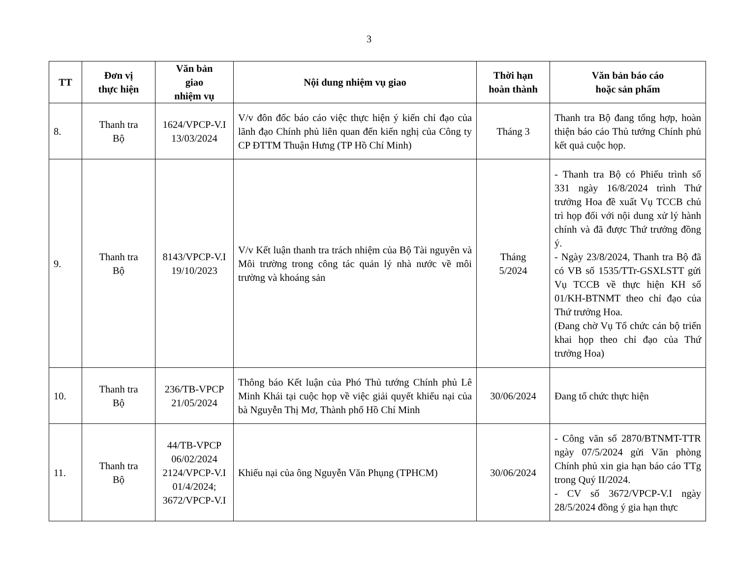3
| TT | Đơn vị thực hiện | Văn bản giao nhiệm vụ | Nội dung nhiệm vụ giao | Thời hạn hoàn thành | Văn bản báo cáo hoặc sản phẩm |
| --- | --- | --- | --- | --- | --- |
| 8. | Thanh tra Bộ | 1624/VPCP-V.I 13/03/2024 | V/v đôn đốc báo cáo việc thực hiện ý kiến chỉ đạo của lãnh đạo Chính phủ liên quan đến kiến nghị của Công ty CP ĐTTM Thuận Hưng (TP Hồ Chí Minh) | Tháng 3 | Thanh tra Bộ đang tổng hợp, hoàn thiện báo cáo Thủ tướng Chính phủ kết quả cuộc họp. |
| 9. | Thanh tra Bộ | 8143/VPCP-V.I 19/10/2023 | V/v Kết luận thanh tra trách nhiệm của Bộ Tài nguyên và Môi trường trong công tác quản lý nhà nước về môi trường và khoáng sản | Tháng 5/2024 | - Thanh tra Bộ có Phiếu trình số 331 ngày 16/8/2024 trình Thứ trưởng Hoa đề xuất Vụ TCCB chủ trì họp đối với nội dung xử lý hành chính và đã được Thứ trưởng đồng ý. - Ngày 23/8/2024, Thanh tra Bộ đã có VB số 1535/TTr-GSXLSTT gửi Vụ TCCB về thực hiện KH số 01/KH-BTNMT theo chỉ đạo của Thứ trưởng Hoa. (Đang chờ Vụ Tổ chức cán bộ triển khai họp theo chỉ đạo của Thứ trưởng Hoa) |
| 10. | Thanh tra Bộ | 236/TB-VPCP 21/05/2024 | Thông báo Kết luận của Phó Thủ tướng Chính phủ Lê Minh Khái tại cuộc họp về việc giải quyết khiếu nại của bà Nguyễn Thị Mơ, Thành phố Hồ Chí Minh | 30/06/2024 | Đang tổ chức thực hiện |
| 11. | Thanh tra Bộ | 44/TB-VPCP 06/02/2024 2124/VPCP-V.I 01/4/2024; 3672/VPCP-V.I | Khiếu nại của ông Nguyễn Văn Phụng (TPHCM) | 30/06/2024 | - Công văn số 2870/BTNMT-TTR ngày 07/5/2024 gửi Văn phòng Chính phủ xin gia hạn báo cáo TTg trong Quý II/2024. - CV số 3672/VPCP-V.I ngày 28/5/2024 đồng ý gia hạn thực |